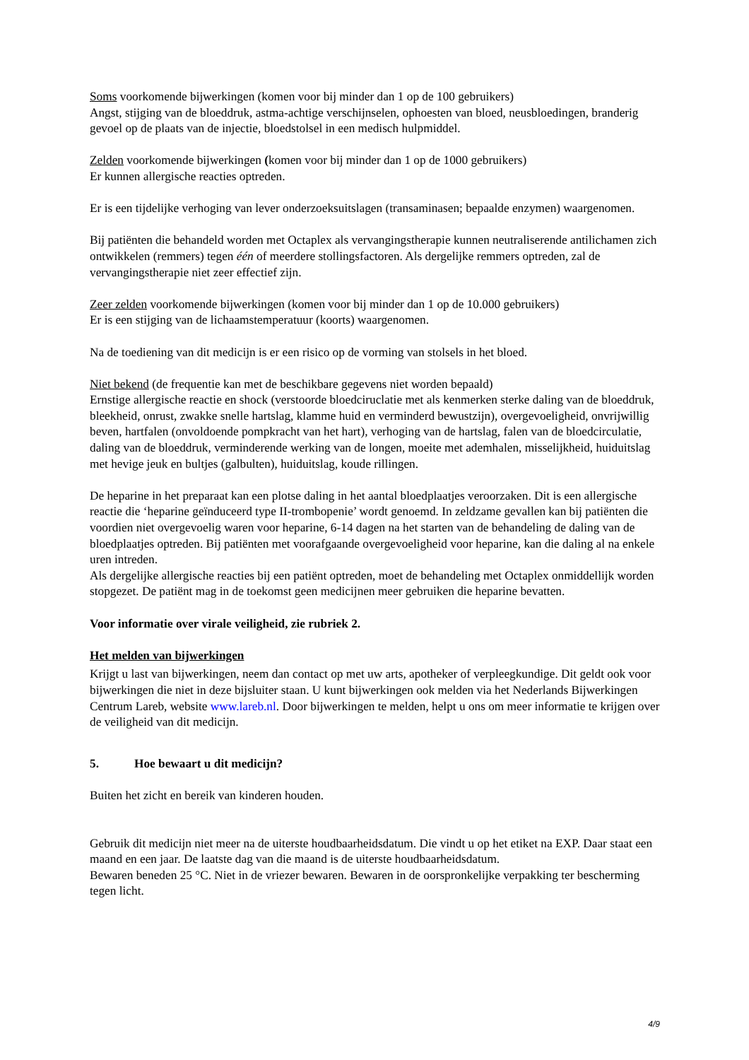Soms voorkomende bijwerkingen (komen voor bij minder dan 1 op de 100 gebruikers)
Angst, stijging van de bloeddruk, astma-achtige verschijnselen, ophoesten van bloed, neusbloedingen, branderig gevoel op de plaats van de injectie, bloedstolsel in een medisch hulpmiddel.
Zelden voorkomende bijwerkingen (komen voor bij minder dan 1 op de 1000 gebruikers)
Er kunnen allergische reacties optreden.
Er is een tijdelijke verhoging van lever onderzoeksuitslagen (transaminasen; bepaalde enzymen) waargenomen.
Bij patiënten die behandeld worden met Octaplex als vervangingstherapie kunnen neutraliserende antilichamen zich ontwikkelen (remmers) tegen één of meerdere stollingsfactoren. Als dergelijke remmers optreden, zal de vervangingstherapie niet zeer effectief zijn.
Zeer zelden voorkomende bijwerkingen (komen voor bij minder dan 1 op de 10.000 gebruikers)
Er is een stijging van de lichaamstemperatuur (koorts) waargenomen.
Na de toediening van dit medicijn is er een risico op de vorming van stolsels in het bloed.
Niet bekend (de frequentie kan met de beschikbare gegevens niet worden bepaald)
Ernstige allergische reactie en shock (verstoorde bloedciruclatie met als kenmerken sterke daling van de bloeddruk, bleekheid, onrust, zwakke snelle hartslag, klamme huid en verminderd bewustzijn), overgevoeligheid, onvrijwillig beven, hartfalen (onvoldoende pompkracht van het hart), verhoging van de hartslag, falen van de bloedcirculatie, daling van de bloeddruk, verminderende werking van de longen, moeite met ademhalen, misselijkheid, huiduitslag met hevige jeuk en bultjes (galbulten), huiduitslag, koude rillingen.
De heparine in het preparaat kan een plotse daling in het aantal bloedplaatjes veroorzaken. Dit is een allergische reactie die ‘heparine geïnduceerd type II-trombopenie’ wordt genoemd. In zeldzame gevallen kan bij patiënten die voordien niet overgevoelig waren voor heparine, 6-14 dagen na het starten van de behandeling de daling van de bloedplaatjes optreden. Bij patiënten met voorafgaande overgevoeligheid voor heparine, kan die daling al na enkele uren intreden.
Als dergelijke allergische reacties bij een patiënt optreden, moet de behandeling met Octaplex onmiddellijk worden stopgezet. De patiënt mag in de toekomst geen medicijnen meer gebruiken die heparine bevatten.
Voor informatie over virale veiligheid, zie rubriek 2.
Het melden van bijwerkingen
Krijgt u last van bijwerkingen, neem dan contact op met uw arts, apotheker of verpleegkundige. Dit geldt ook voor bijwerkingen die niet in deze bijsluiter staan. U kunt bijwerkingen ook melden via het Nederlands Bijwerkingen Centrum Lareb, website www.lareb.nl. Door bijwerkingen te melden, helpt u ons om meer informatie te krijgen over de veiligheid van dit medicijn.
5. Hoe bewaart u dit medicijn?
Buiten het zicht en bereik van kinderen houden.
Gebruik dit medicijn niet meer na de uiterste houdbaarheidsdatum. Die vindt u op het etiket na EXP. Daar staat een maand en een jaar. De laatste dag van die maand is de uiterste houdbaarheidsdatum.
Bewaren beneden 25 °C. Niet in de vriezer bewaren. Bewaren in de oorspronkelijke verpakking ter bescherming tegen licht.
4/9